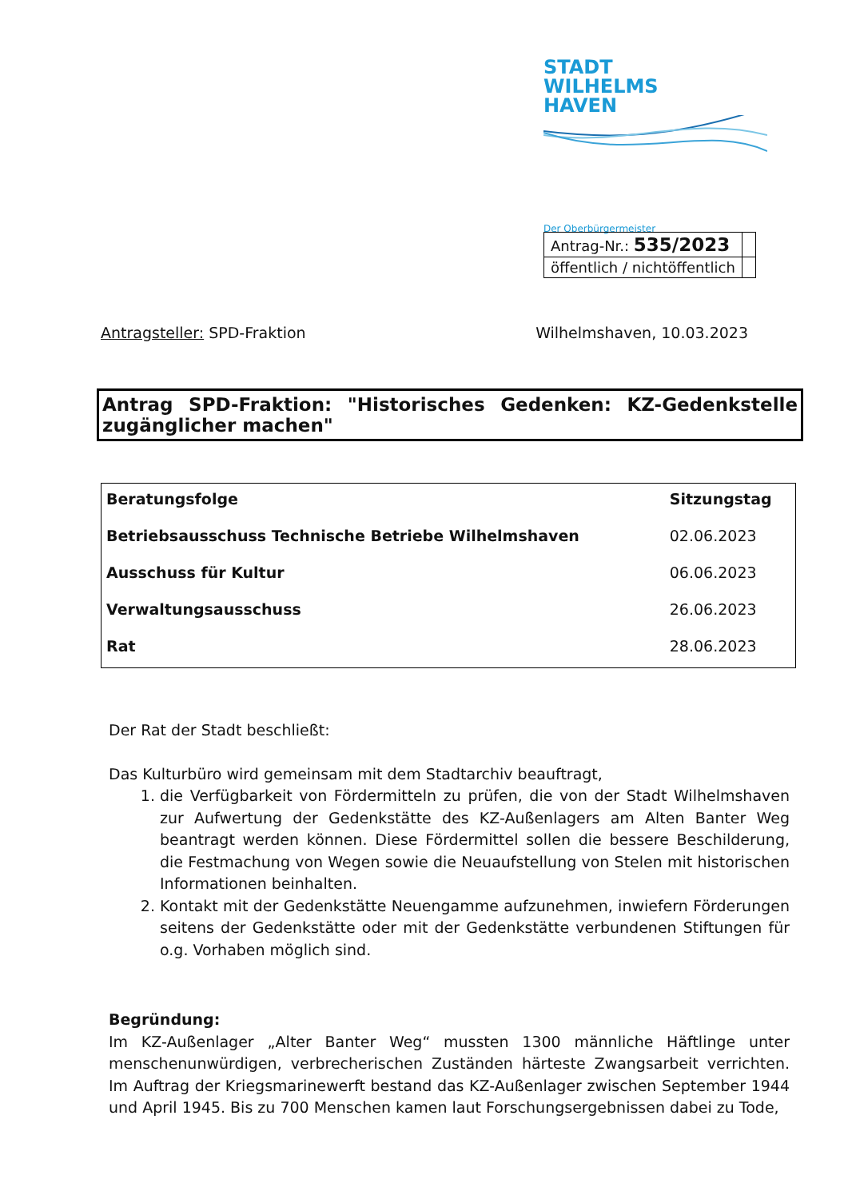STADT
WILHELMS
HAVEN
Der Oberbürgermeister
| Antrag-Nr.: 535/2023 | |
| öffentlich / nichtöffentlich | |
Antragsteller: SPD-Fraktion Wilhelmshaven, 10.03.2023
Antrag SPD-Fraktion: "Historisches Gedenken: KZ-Gedenkstelle zugänglicher machen"
| Beratungsfolge | Sitzungstag |
| --- | --- |
| Betriebsausschuss Technische Betriebe Wilhelmshaven | 02.06.2023 |
| Ausschuss für Kultur | 06.06.2023 |
| Verwaltungsausschuss | 26.06.2023 |
| Rat | 28.06.2023 |
Der Rat der Stadt beschließt:
Das Kulturbüro wird gemeinsam mit dem Stadtarchiv beauftragt,
1. die Verfügbarkeit von Fördermitteln zu prüfen, die von der Stadt Wilhelmshaven zur Aufwertung der Gedenkstätte des KZ-Außenlagers am Alten Banter Weg beantragt werden können. Diese Fördermittel sollen die bessere Beschilderung, die Festmachung von Wegen sowie die Neuaufstellung von Stelen mit historischen Informationen beinhalten.
2. Kontakt mit der Gedenkstätte Neuengamme aufzunehmen, inwiefern Förderungen seitens der Gedenkstätte oder mit der Gedenkstätte verbundenen Stiftungen für o.g. Vorhaben möglich sind.
Begründung:
Im KZ-Außenlager „Alter Banter Weg“ mussten 1300 männliche Häftlinge unter menschenunwürdigen, verbrecherischen Zuständen härteste Zwangsarbeit verrichten. Im Auftrag der Kriegsmarinewerft bestand das KZ-Außenlager zwischen September 1944 und April 1945. Bis zu 700 Menschen kamen laut Forschungsergebnissen dabei zu Tode,